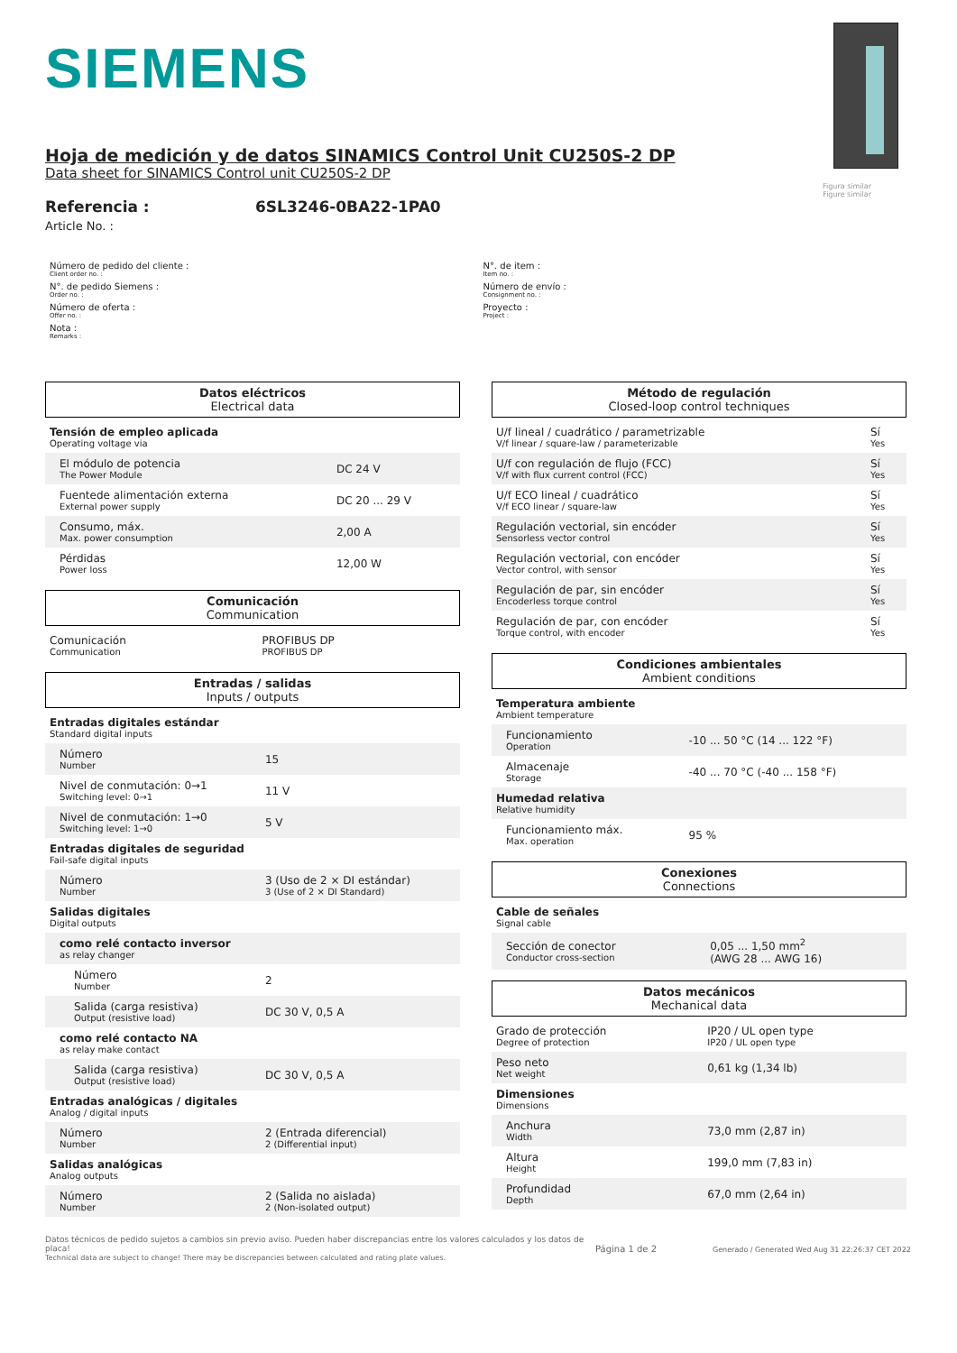SIEMENS
Figura similar
Figure similar
Hoja de medición y de datos SINAMICS Control Unit CU250S-2 DP
Data sheet for SINAMICS Control unit CU250S-2 DP
Referencia :
Article No. :
6SL3246-0BA22-1PA0
Número de pedido del cliente :
Client order no. :
N°. de pedido Siemens :
Order no. :
Número de oferta :
Offer no. :
Nota :
Remarks :
N°. de item :
Item no. :
Número de envío :
Consignment no. :
Proyecto :
Project :
Datos eléctricos
Electrical data
| Tensión de empleo aplicada Operating voltage via | |
| El módulo de potencia The Power Module | DC 24 V |
| Fuentede alimentación externa External power supply | DC 20 ... 29 V |
| Consumo, máx. Max. power consumption | 2,00 A |
| Pérdidas Power loss | 12,00 W |
Comunicación
Communication
| Comunicación Communication | PROFIBUS DP PROFIBUS DP |
Entradas / salidas
Inputs / outputs
| Entradas digitales estándar Standard digital inputs | |
| Número Number | 15 |
| Nivel de conmutación: 0→1 Switching level: 0→1 | 11 V |
| Nivel de conmutación: 1→0 Switching level: 1→0 | 5 V |
| Entradas digitales de seguridad Fail-safe digital inputs | |
| Número Number | 3 (Uso de 2 × DI estándar) 3 (Use of 2 × DI Standard) |
| Salidas digitales Digital outputs | |
| como relé contacto inversor as relay changer | |
| Número Number | 2 |
| Salida (carga resistiva) Output (resistive load) | DC 30 V, 0,5 A |
| como relé contacto NA as relay make contact | |
| Salida (carga resistiva) Output (resistive load) | DC 30 V, 0,5 A |
| Entradas analógicas / digitales Analog / digital inputs | |
| Número Number | 2 (Entrada diferencial) 2 (Differential input) |
| Salidas analógicas Analog outputs | |
| Número Number | 2 (Salida no aislada) 2 (Non-isolated output) |
Método de regulación
Closed-loop control techniques
| U/f lineal / cuadrático / parametrizable V/f linear / square-law / parameterizable | Sí Yes |
| U/f con regulación de flujo (FCC) V/f with flux current control (FCC) | Sí Yes |
| U/f ECO lineal / cuadrático V/f ECO linear / square-law | Sí Yes |
| Regulación vectorial, sin encóder Sensorless vector control | Sí Yes |
| Regulación vectorial, con encóder Vector control, with sensor | Sí Yes |
| Regulación de par, sin encóder Encoderless torque control | Sí Yes |
| Regulación de par, con encóder Torque control, with encoder | Sí Yes |
Condiciones ambientales
Ambient conditions
| Temperatura ambiente Ambient temperature | |
| Funcionamiento Operation | -10 ... 50 °C (14 ... 122 °F) |
| Almacenaje Storage | -40 ... 70 °C (-40 ... 158 °F) |
| Humedad relativa Relative humidity | |
| Funcionamiento máx. Max. operation | 95 % |
Conexiones
Connections
| Cable de señales Signal cable | |
| Sección de conector Conductor cross-section | 0,05 ... 1,50 mm<sup>2</sup> (AWG 28 ... AWG 16) |
Datos mecánicos
Mechanical data
| Grado de protección Degree of protection | IP20 / UL open type IP20 / UL open type |
| Peso neto Net weight | 0,61 kg (1,34 lb) |
| Dimensiones Dimensions | |
| Anchura Width | 73,0 mm (2,87 in) |
| Altura Height | 199,0 mm (7,83 in) |
| Profundidad Depth | 67,0 mm (2,64 in) |
Datos técnicos de pedido sujetos a cambios sin previo aviso. Pueden haber discrepancias entre los valores calculados y los datos de placa!
Technical data are subject to change! There may be discrepancies between calculated and rating plate values.
Página 1 de 2
Generado / Generated Wed Aug 31 22:26:37 CET 2022